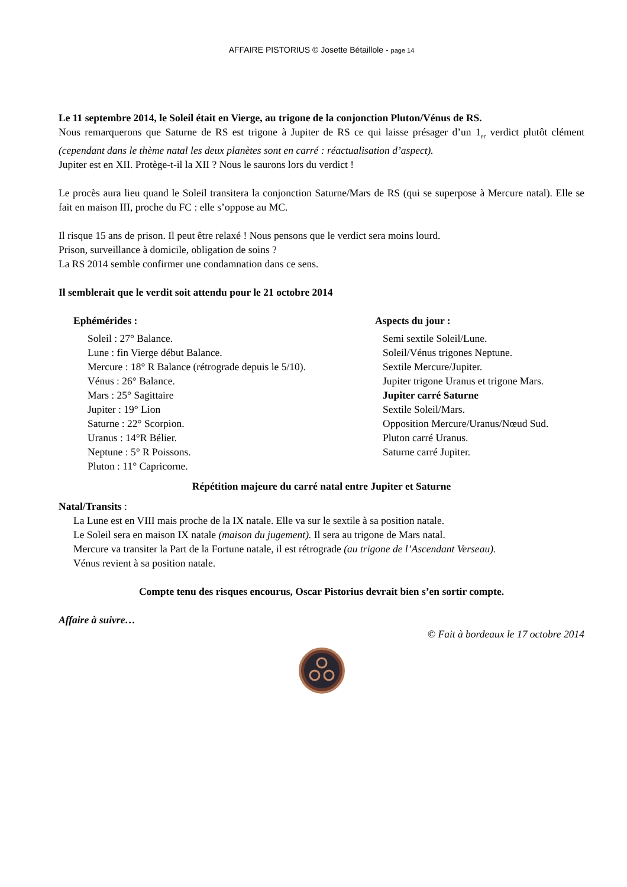AFFAIRE PISTORIUS © Josette Bétaillole - page 14
Le 11 septembre 2014, le Soleil était en Vierge, au trigone de la conjonction Pluton/Vénus de RS.
Nous remarquerons que Saturne de RS est trigone à Jupiter de RS ce qui laisse présager d’un 1<sub>er</sub> verdict plutôt clément (cependant dans le thème natal les deux planètes sont en carré : réactualisation d’aspect).
Jupiter est en XII. Protège-t-il la XII ? Nous le saurons lors du verdict !
Le procès aura lieu quand le Soleil transitera la conjonction Saturne/Mars de RS (qui se superpose à Mercure natal). Elle se fait en maison III, proche du FC : elle s’oppose au MC.
Il risque 15 ans de prison. Il peut être relaxé ! Nous pensons que le verdict sera moins lourd.
Prison, surveillance à domicile, obligation de soins ?
La RS 2014 semble confirmer une condamnation dans ce sens.
Il semblerait que le verdit soit attendu pour le 21 octobre 2014
Ephémérides :
Soleil : 27° Balance.
Lune : fin Vierge début Balance.
Mercure : 18° R Balance (rétrograde depuis le 5/10).
Vénus : 26° Balance.
Mars : 25° Sagittaire
Jupiter : 19° Lion
Saturne : 22° Scorpion.
Uranus : 14°R Bélier.
Neptune : 5° R Poissons.
Pluton : 11° Capricorne.
Aspects du jour :
Semi sextile Soleil/Lune.
Soleil/Vénus trigones Neptune.
Sextile Mercure/Jupiter.
Jupiter trigone Uranus et trigone Mars.
Jupiter carré Saturne
Sextile Soleil/Mars.
Opposition Mercure/Uranus/Nœud Sud.
Pluton carré Uranus.
Saturne carré Jupiter.
Répétition majeure du carré natal entre Jupiter et Saturne
Natal/Transits :
La Lune est en VIII mais proche de la IX natale. Elle va sur le sextile à sa position natale.
Le Soleil sera en maison IX natale (maison du jugement). Il sera au trigone de Mars natal.
Mercure va transiter la Part de la Fortune natale, il est rétrograde (au trigone de l’Ascendant Verseau).
Vénus revient à sa position natale.
Compte tenu des risques encourus, Oscar Pistorius devrait bien s’en sortir compte.
Affaire à suivre…
© Fait à bordeaux le 17 octobre 2014